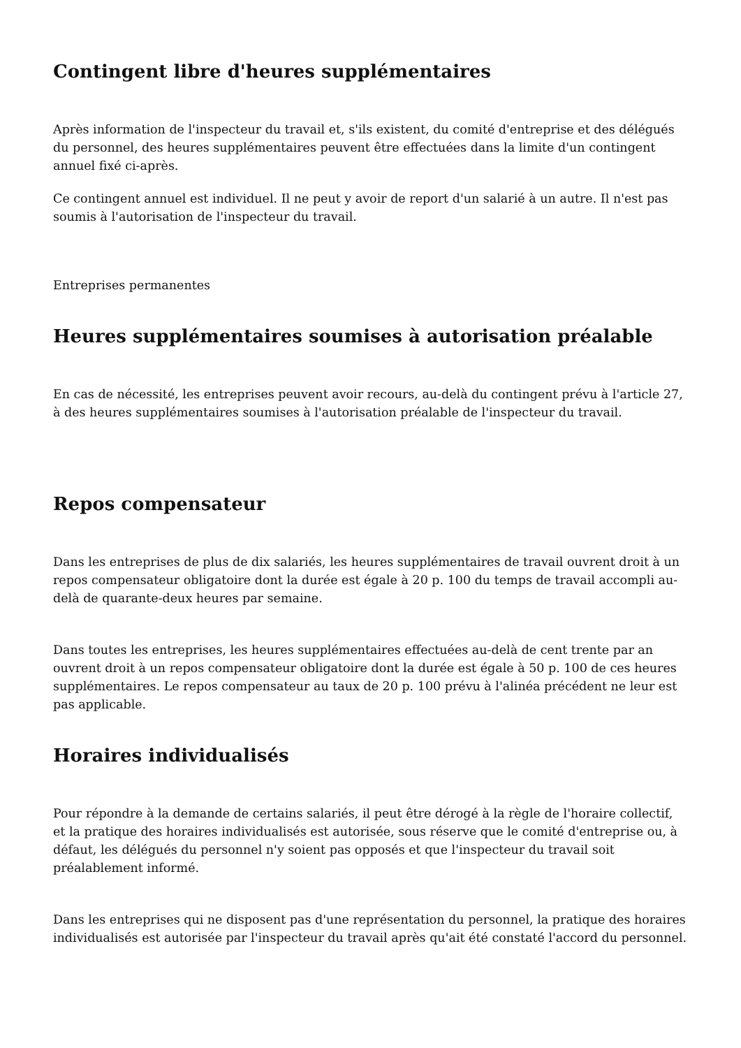Contingent libre d'heures supplémentaires
Après information de l'inspecteur du travail et, s'ils existent, du comité d'entreprise et des délégués du personnel, des heures supplémentaires peuvent être effectuées dans la limite d'un contingent annuel fixé ci-après.
Ce contingent annuel est individuel. Il ne peut y avoir de report d'un salarié à un autre. Il n'est pas soumis à l'autorisation de l'inspecteur du travail.
Entreprises permanentes
Heures supplémentaires soumises à autorisation préalable
En cas de nécessité, les entreprises peuvent avoir recours, au-delà du contingent prévu à l'article 27, à des heures supplémentaires soumises à l'autorisation préalable de l'inspecteur du travail.
Repos compensateur
Dans les entreprises de plus de dix salariés, les heures supplémentaires de travail ouvrent droit à un repos compensateur obligatoire dont la durée est égale à 20 p. 100 du temps de travail accompli au-delà de quarante-deux heures par semaine.
Dans toutes les entreprises, les heures supplémentaires effectuées au-delà de cent trente par an ouvrent droit à un repos compensateur obligatoire dont la durée est égale à 50 p. 100 de ces heures supplémentaires. Le repos compensateur au taux de 20 p. 100 prévu à l'alinéa précédent ne leur est pas applicable.
Horaires individualisés
Pour répondre à la demande de certains salariés, il peut être dérogé à la règle de l'horaire collectif, et la pratique des horaires individualisés est autorisée, sous réserve que le comité d'entreprise ou, à défaut, les délégués du personnel n'y soient pas opposés et que l'inspecteur du travail soit préalablement informé.
Dans les entreprises qui ne disposent pas d'une représentation du personnel, la pratique des horaires individualisés est autorisée par l'inspecteur du travail après qu'ait été constaté l'accord du personnel.